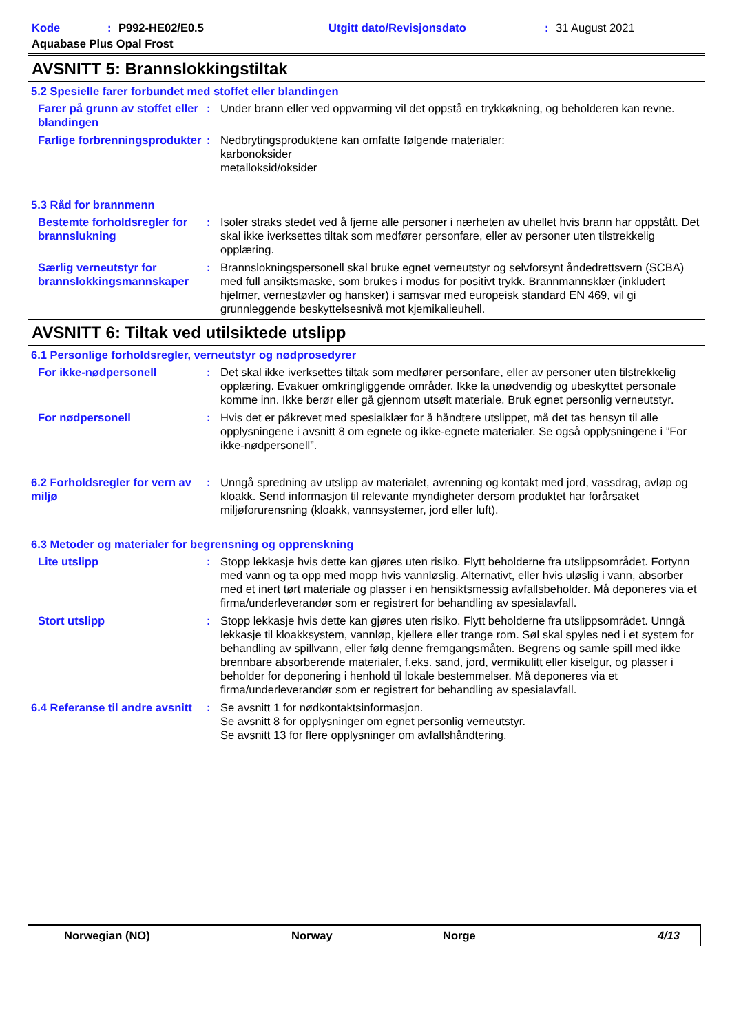Kode: P992-HE02/E0.5 Utgitt dato/Revisjonsdato: 31 August 2021
Aquabase Plus Opal Frost
AVSNITT 5: Brannslokkingstiltak
5.2 Spesielle farer forbundet med stoffet eller blandingen
Farer på grunn av stoffet eller blandingen
: Under brann eller ved oppvarming vil det oppstå en trykkøkning, og beholderen kan revne.
Farlige forbrenningsprodukter
: Nedbrytingsproduktene kan omfatte følgende materialer:
karbonoksider
metalloksid/oksider
5.3 Råd for brannmenn
Bestemte forholdsregler for brannslukning
: Isoler straks stedet ved å fjerne alle personer i nærheten av uhellet hvis brann har oppstått. Det skal ikke iverksettes tiltak som medfører personfare, eller av personer uten tilstrekkelig opplæring.
Særlig verneutstyr for brannslokkingsmannskaper
: Brannslokningspersonell skal bruke egnet verneutstyr og selvforsynt åndedrettsvern (SCBA) med full ansiktsmaske, som brukes i modus for positivt trykk. Brannmannsklær (inkludert hjelmer, vernestøvler og hansker) i samsvar med europeisk standard EN 469, vil gi grunnleggende beskyttelsesnivå mot kjemikalieuhell.
AVSNITT 6: Tiltak ved utilsiktede utslipp
6.1 Personlige forholdsregler, verneutstyr og nødprosedyrer
For ikke-nødpersonell : Det skal ikke iverksettes tiltak som medfører personfare, eller av personer uten tilstrekkelig opplæring. Evakuer omkringliggende områder. Ikke la unødvendig og ubeskyttet personale komme inn. Ikke berør eller gå gjennom utsølt materiale. Bruk egnet personlig verneutstyr.
For nødpersonell : Hvis det er påkrevet med spesialklær for å håndtere utslippet, må det tas hensyn til alle opplysningene i avsnitt 8 om egnete og ikke-egnete materialer. Se også opplysningene i ”For ikke-nødpersonell”.
6.2 Forholdsregler for vern av miljø
: Unngå spredning av utslipp av materialet, avrenning og kontakt med jord, vassdrag, avløp og kloakk. Send informasjon til relevante myndigheter dersom produktet har forårsaket miljøforurensning (kloakk, vannsystemer, jord eller luft).
6.3 Metoder og materialer for begrensning og opprenskning
Lite utslipp : Stopp lekkasje hvis dette kan gjøres uten risiko. Flytt beholderne fra utslippsområdet. Fortynn med vann og ta opp med mopp hvis vannløslig. Alternativt, eller hvis uløslig i vann, absorber med et inert tørt materiale og plasser i en hensiktsmessig avfallsbeholder. Må deponeres via et firma/underleverandør som er registrert for behandling av spesialavfall.
Stort utslipp : Stopp lekkasje hvis dette kan gjøres uten risiko. Flytt beholderne fra utslippsområdet. Unngå lekkasje til kloakksystem, vannløp, kjellere eller trange rom. Søl skal spyles ned i et system for behandling av spillvann, eller følg denne fremgangsmåten. Begrens og samle spill med ikke brennbare absorberende materialer, f.eks. sand, jord, vermikulitt eller kiselgur, og plasser i beholder for deponering i henhold til lokale bestemmelser. Må deponeres via et firma/underleverandør som er registrert for behandling av spesialavfall.
6.4 Referanse til andre avsnitt
: Se avsnitt 1 for nødkontaktsinformasjon.
Se avsnitt 8 for opplysninger om egnet personlig verneutstyr.
Se avsnitt 13 for flere opplysninger om avfallshåndtering.
Norwegian (NO) Norway Norge 4/13